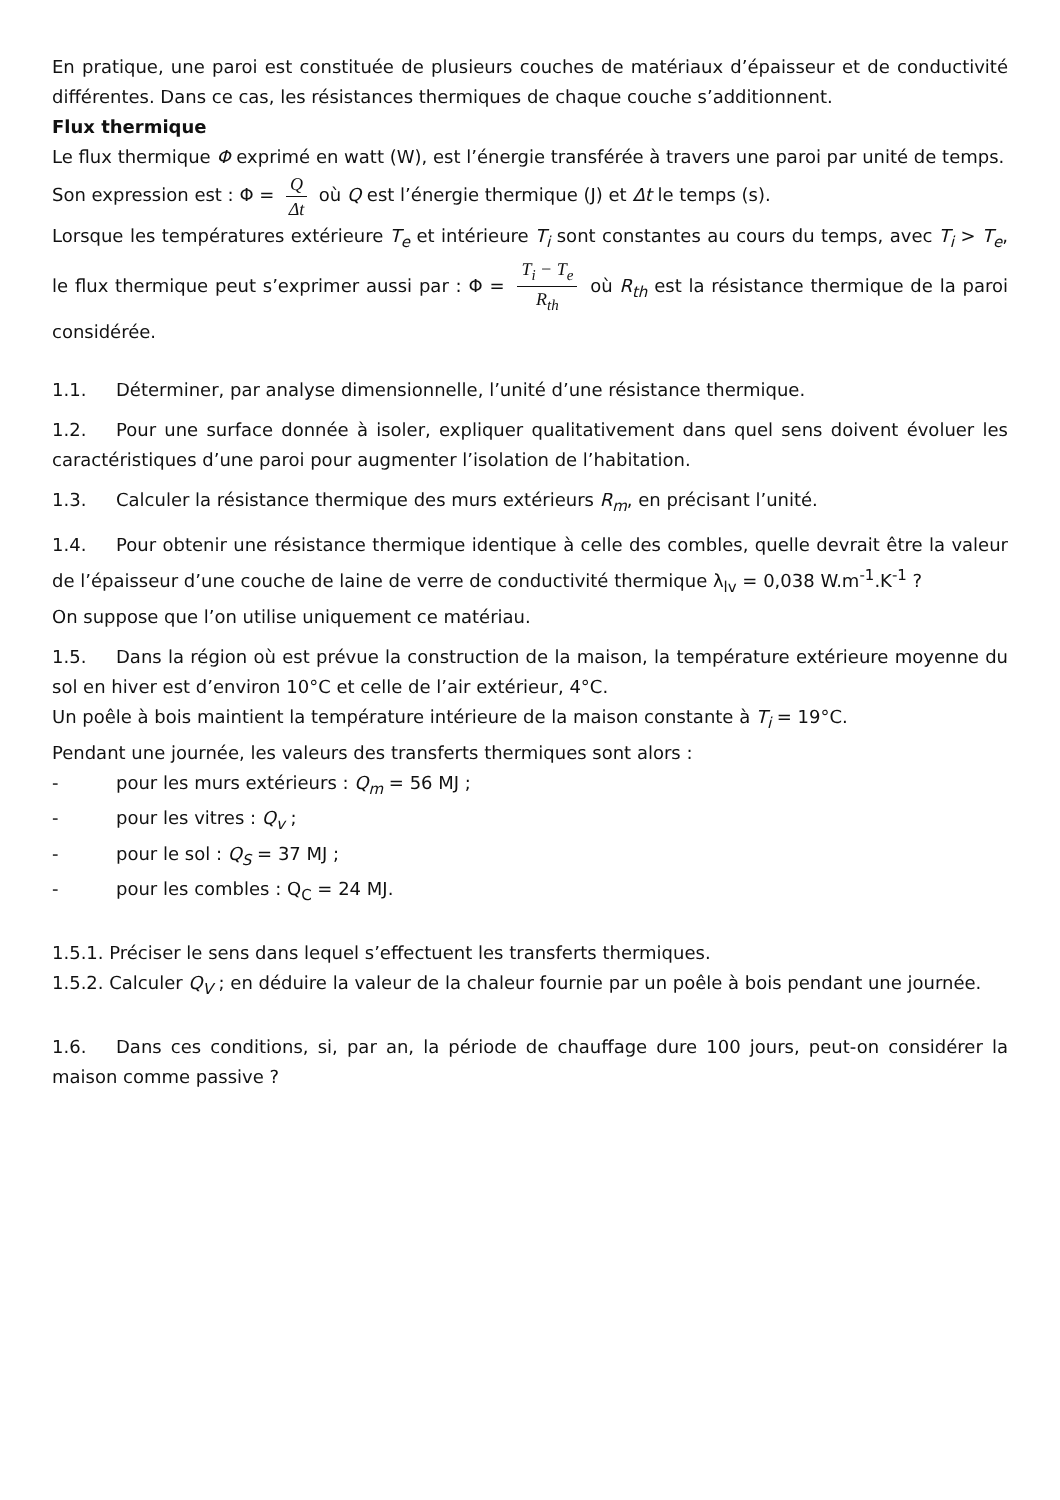En pratique, une paroi est constituée de plusieurs couches de matériaux d’épaisseur et de conductivité différentes. Dans ce cas, les résistances thermiques de chaque couche s’additionnent.
Flux thermique
Le flux thermique Φ exprimé en watt (W), est l’énergie transférée à travers une paroi par unité de temps.
Son expression est : Φ = Q Δt où Q est l’énergie thermique (J) et Δt le temps (s).
Lorsque les températures extérieure T<sub>e</sub> et intérieure T<sub>i</sub> sont constantes au cours du temps, avec T<sub>i</sub> > T<sub>e</sub>, le flux thermique peut s’exprimer aussi par : Φ = T<sub>i</sub> − T<sub>e</sub> R<sub>th</sub> où R<sub>th</sub> est la résistance thermique de la paroi considérée.
1.1. Déterminer, par analyse dimensionnelle, l’unité d’une résistance thermique.
1.2. Pour une surface donnée à isoler, expliquer qualitativement dans quel sens doivent évoluer les caractéristiques d’une paroi pour augmenter l’isolation de l’habitation.
1.3. Calculer la résistance thermique des murs extérieurs R<sub>m</sub>, en précisant l’unité.
1.4. Pour obtenir une résistance thermique identique à celle des combles, quelle devrait être la valeur de l’épaisseur d’une couche de laine de verre de conductivité thermique λ<sub>lv</sub> = 0,038 W.m<sup>-1</sup>.K<sup>-1</sup> ?
On suppose que l’on utilise uniquement ce matériau.
1.5. Dans la région où est prévue la construction de la maison, la température extérieure moyenne du sol en hiver est d’environ 10°C et celle de l’air extérieur, 4°C.
Un poêle à bois maintient la température intérieure de la maison constante à T<sub>i</sub> = 19°C.
Pendant une journée, les valeurs des transferts thermiques sont alors :
- pour les murs extérieurs : Q<sub>m</sub> = 56 MJ ;
- pour les vitres : Q<sub>v</sub> ;
- pour le sol : Q<sub>S</sub> = 37 MJ ;
- pour les combles : Q<sub>C</sub> = 24 MJ.
1.5.1. Préciser le sens dans lequel s’effectuent les transferts thermiques.
1.5.2. Calculer Q<sub>V</sub> ; en déduire la valeur de la chaleur fournie par un poêle à bois pendant une journée.
1.6. Dans ces conditions, si, par an, la période de chauffage dure 100 jours, peut-on considérer la maison comme passive ?